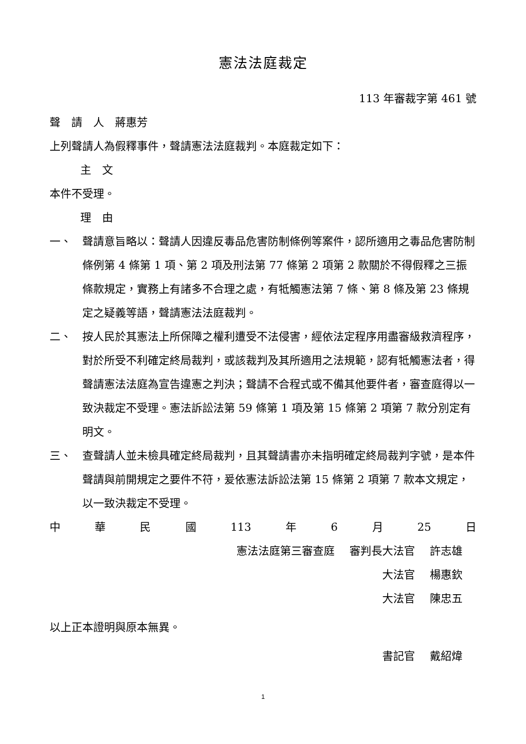憲法法庭裁定
113 年審裁字第 461 號
聲　請　人　蔣惠芳
上列聲請人為假釋事件，聲請憲法法庭裁判。本庭裁定如下：
主　文
本件不受理。
理　由
一、 聲請意旨略以：聲請人因違反毒品危害防制條例等案件，認所適用之毒品危害防制條例第 4 條第 1 項、第 2 項及刑法第 77 條第 2 項第 2 款關於不得假釋之三振條款規定，實務上有諸多不合理之處，有牴觸憲法第 7 條、第 8 條及第 23 條規定之疑義等語，聲請憲法法庭裁判。
二、 按人民於其憲法上所保障之權利遭受不法侵害，經依法定程序用盡審級救濟程序，對於所受不利確定終局裁判，或該裁判及其所適用之法規範，認有牴觸憲法者，得聲請憲法法庭為宣告違憲之判決；聲請不合程式或不備其他要件者，審查庭得以一致決裁定不受理。憲法訴訟法第 59 條第 1 項及第 15 條第 2 項第 7 款分別定有明文。
三、 查聲請人並未檢具確定終局裁判，且其聲請書亦未指明確定終局裁判字號，是本件聲請與前開規定之要件不符，爰依憲法訴訟法第 15 條第 2 項第 7 款本文規定，以一致決裁定不受理。
中華民國 113 年 6 月 25 日
憲法法庭第三審查庭 審判長大法官 許志雄
大法官 楊惠欽
大法官 陳忠五
以上正本證明與原本無異。
書記官 戴紹煒
1